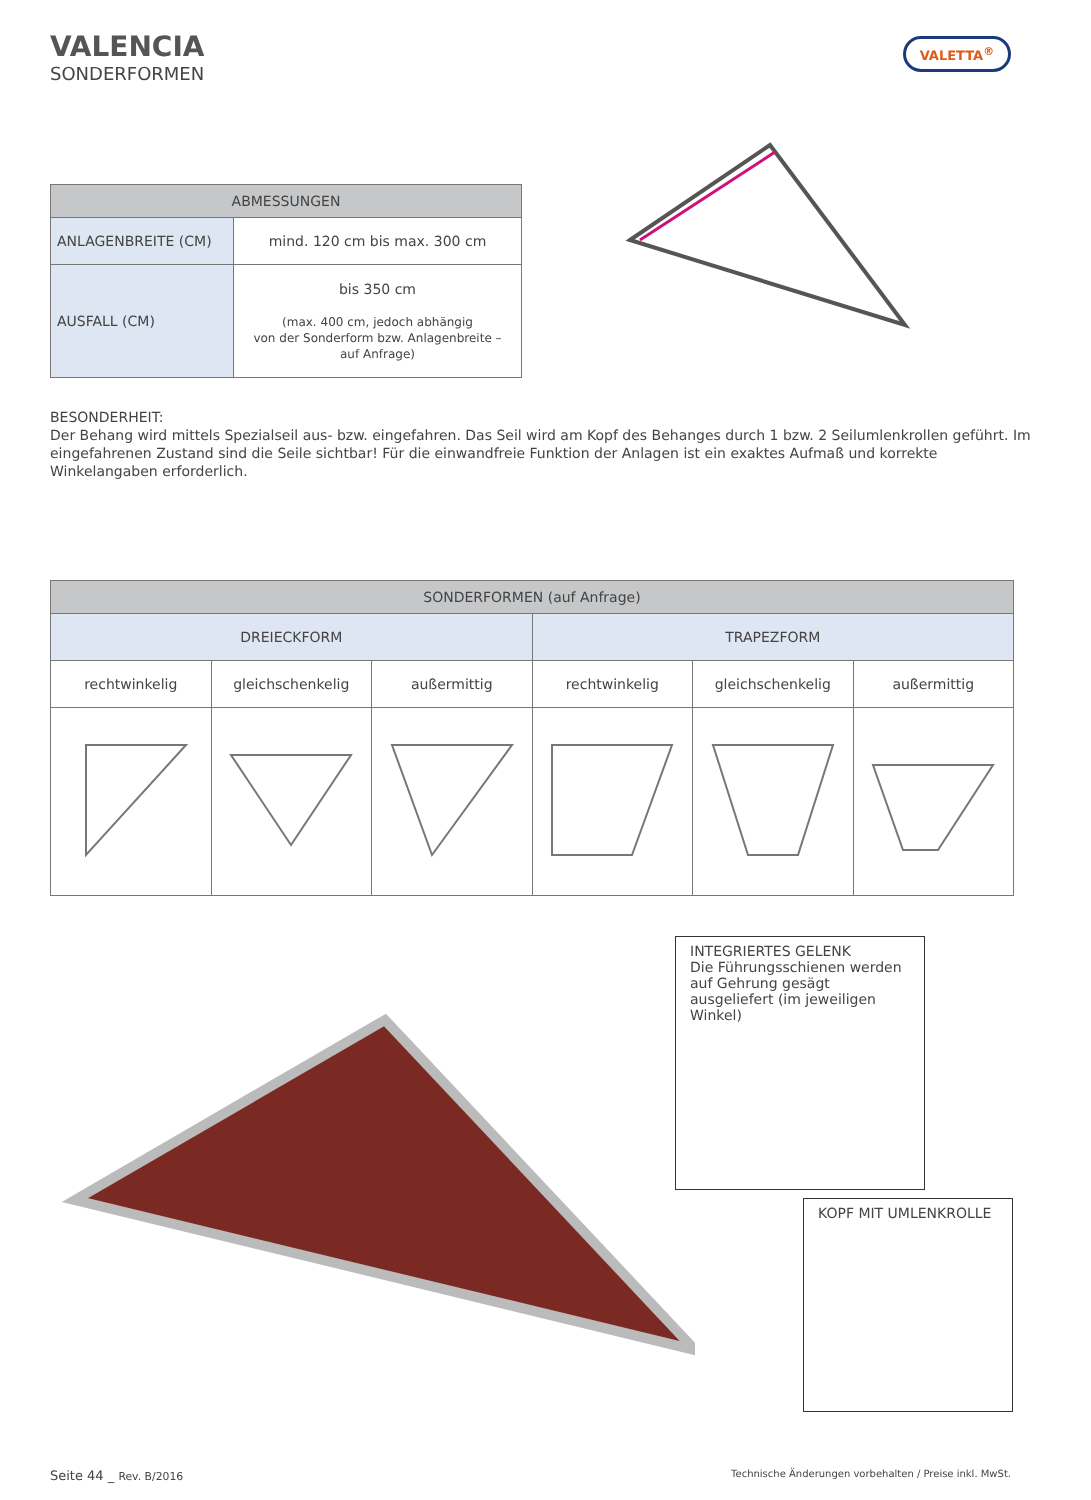VALENCIA
SONDERFORMEN
VALETTA<sup>®</sup>
| ABMESSUNGEN | |
| --- | --- |
| ANLAGENBREITE (CM) | mind. 120 cm bis max. 300 cm |
| AUSFALL (CM) | bis 350 cm (max. 400 cm, jedoch abhängig von der Sonderform bzw. Anlagenbreite – auf Anfrage) |
BESONDERHEIT:
Der Behang wird mittels Spezialseil aus- bzw. eingefahren. Das Seil wird am Kopf des Behanges durch 1 bzw. 2 Seilumlenkrollen geführt. Im eingefahrenen Zustand sind die Seile sichtbar! Für die einwandfreie Funktion der Anlagen ist ein exaktes Aufmaß und korrekte Winkelangaben erforderlich.
| SONDERFORMEN (auf Anfrage) | | | | | |
| --- | --- | --- | --- | --- | --- |
| DREIECKFORM | | | TRAPEZFORM | | |
| rechtwinkelig | gleichschenkelig | außermittig | rechtwinkelig | gleichschenkelig | außermittig |
INTEGRIERTES GELENK
Die Führungsschienen werden auf Gehrung gesägt ausgeliefert (im jeweiligen Winkel)
KOPF MIT UMLENKROLLE
Seite 44 _ Rev. B/2016 Technische Änderungen vorbehalten / Preise inkl. MwSt.